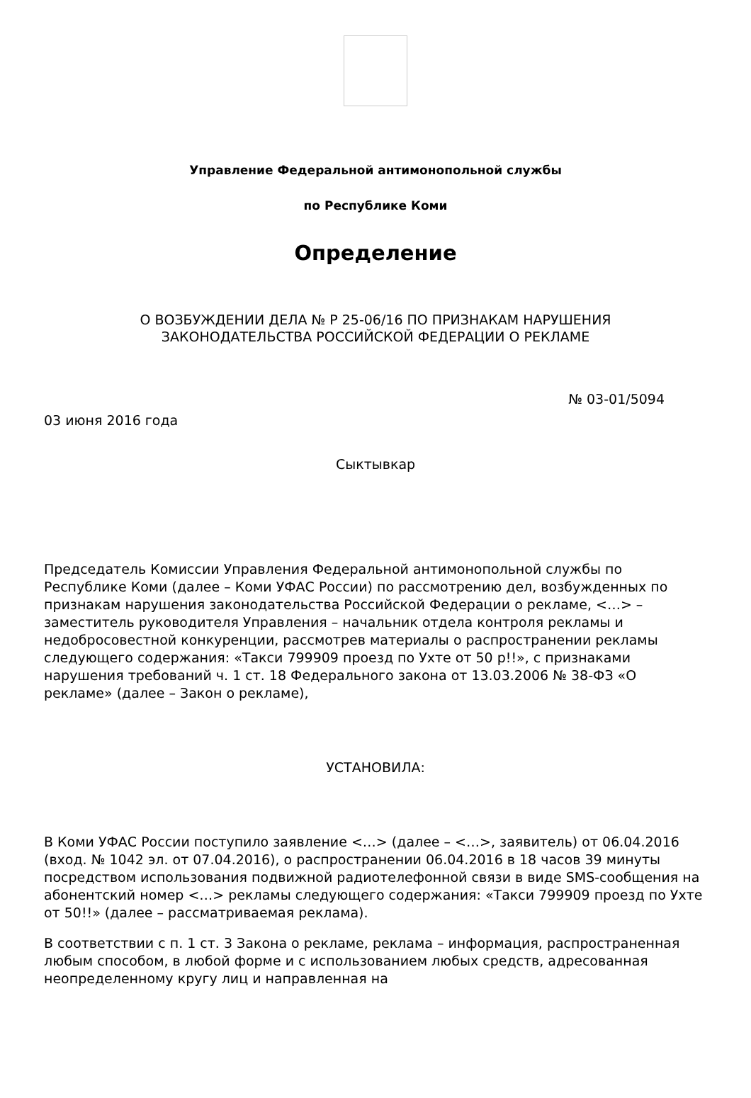Управление Федеральной антимонопольной службы
по Республике Коми
Определение
О ВОЗБУЖДЕНИИ ДЕЛА № Р 25-06/16 ПО ПРИЗНАКАМ НАРУШЕНИЯ
ЗАКОНОДАТЕЛЬСТВА РОССИЙСКОЙ ФЕДЕРАЦИИ О РЕКЛАМЕ
№ 03-01/5094
03 июня 2016 года
Сыктывкар
Председатель Комиссии Управления Федеральной антимонопольной службы по Республике Коми (далее – Коми УФАС России) по рассмотрению дел, возбужденных по признакам нарушения законодательства Российской Федерации о рекламе, <…> – заместитель руководителя Управления – начальник отдела контроля рекламы и недобросовестной конкуренции, рассмотрев материалы о распространении рекламы следующего содержания: «Такси 799909 проезд по Ухте от 50 р!!», с признаками нарушения требований ч. 1 ст. 18 Федерального закона от 13.03.2006 № 38-ФЗ «О рекламе» (далее – Закон о рекламе),
УСТАНОВИЛА:
В Коми УФАС России поступило заявление <…> (далее – <…>, заявитель) от 06.04.2016 (вход. № 1042 эл. от 07.04.2016), о распространении 06.04.2016 в 18 часов 39 минуты посредством использования подвижной радиотелефонной связи в виде SMS-сообщения на абонентский номер <…> рекламы следующего содержания: «Такси 799909 проезд по Ухте от 50!!» (далее – рассматриваемая реклама).
В соответствии с п. 1 ст. 3 Закона о рекламе, реклама – информация, распространенная любым способом, в любой форме и с использованием любых средств, адресованная неопределенному кругу лиц и направленная на